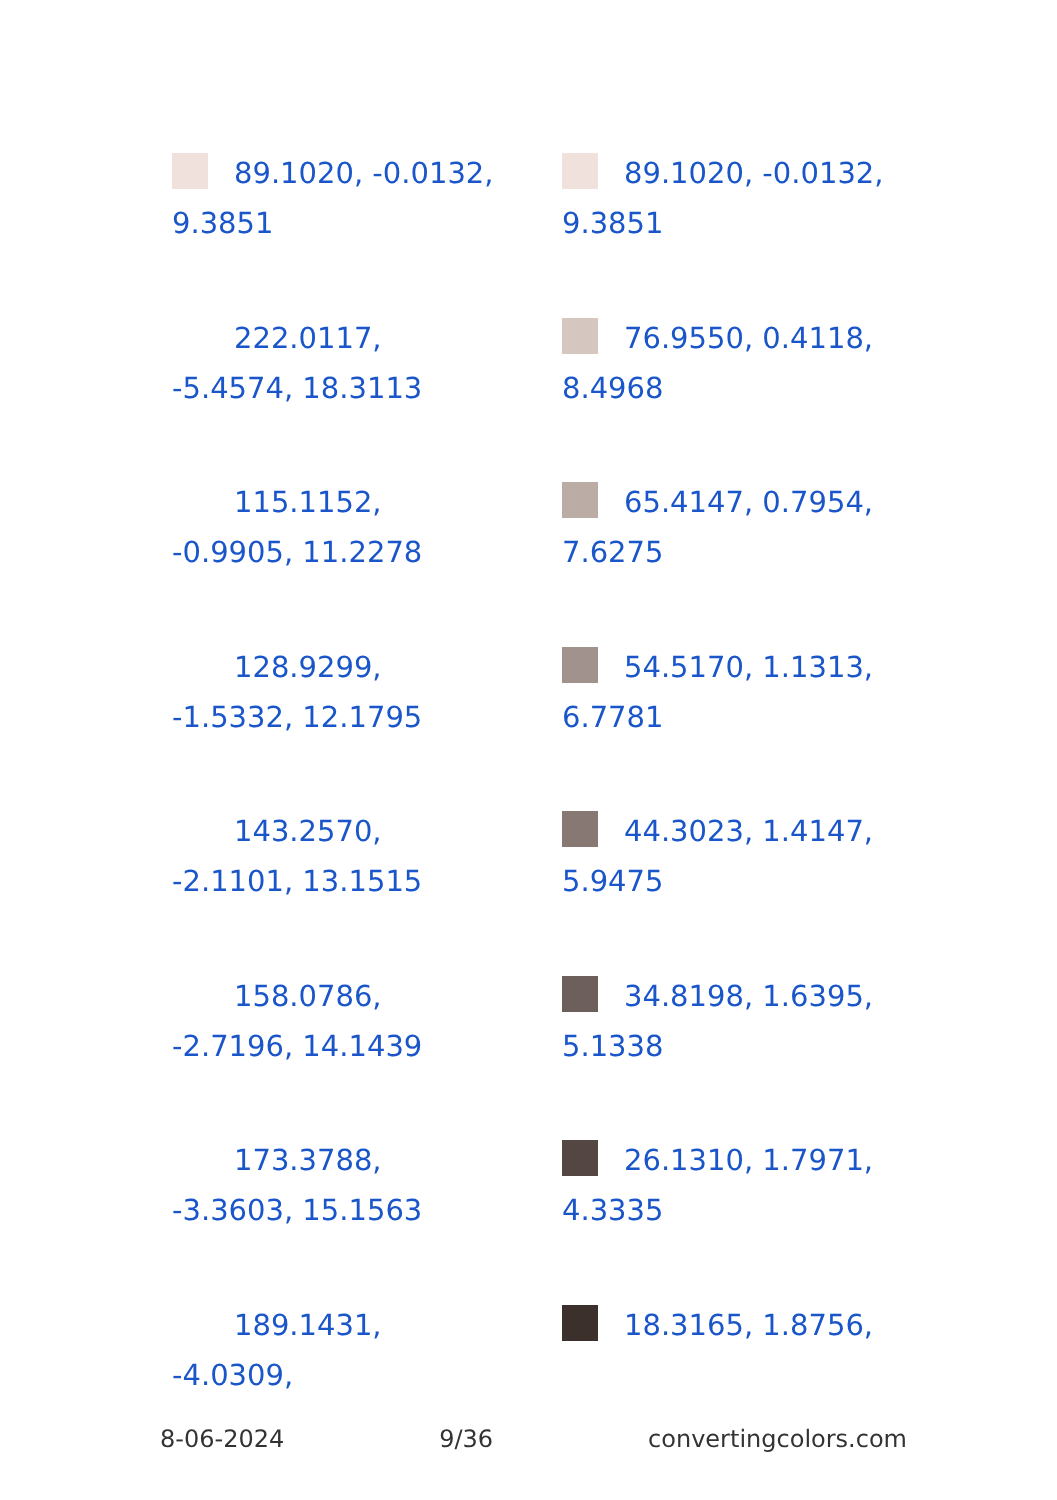89.1020, -0.0132, 9.3851
89.1020, -0.0132, 9.3851
222.0117, -5.4574, 18.3113
76.9550, 0.4118, 8.4968
115.1152, -0.9905, 11.2278
65.4147, 0.7954, 7.6275
128.9299, -1.5332, 12.1795
54.5170, 1.1313, 6.7781
143.2570, -2.1101, 13.1515
44.3023, 1.4147, 5.9475
158.0786, -2.7196, 14.1439
34.8198, 1.6395, 5.1338
173.3788, -3.3603, 15.1563
26.1310, 1.7971, 4.3335
189.1431, -4.0309,
18.3165, 1.8756,
8-06-2024 9/36 convertingcolors.com